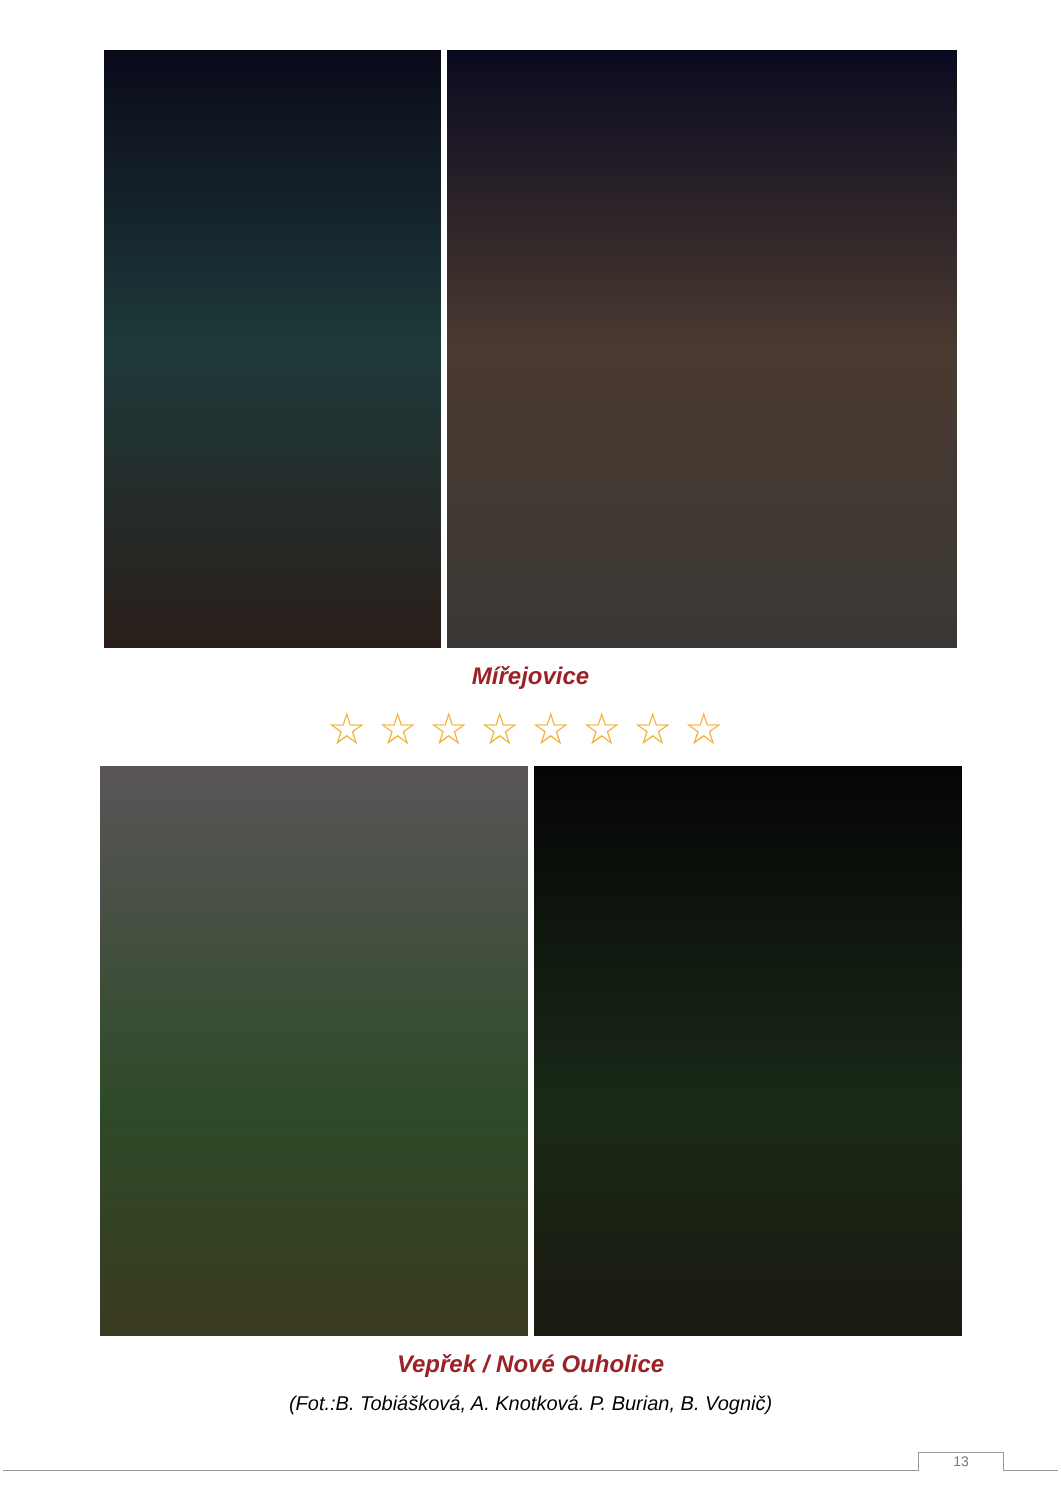Mířejovice
☆☆☆☆☆☆☆☆
Vepřek / Nové Ouholice
(Fot.:B. Tobiášková, A. Knotková. P. Burian, B. Vognič)
13